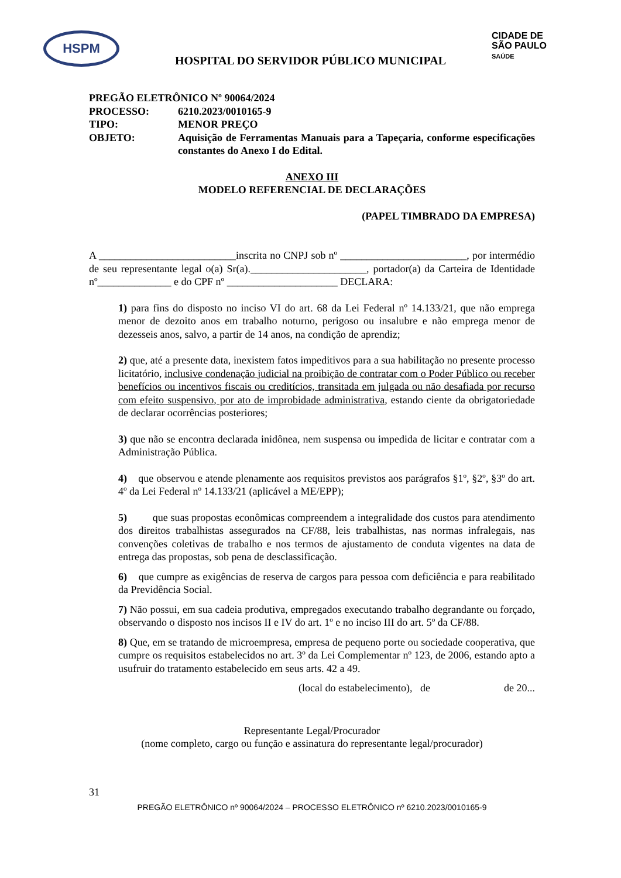HSPM
CIDADE DE
SÃO PAULO
SAÚDE
HOSPITAL DO SERVIDOR PÚBLICO MUNICIPAL
| PREGÃO ELETRÔNICO Nº 90064/2024 | |
| PROCESSO: | 6210.2023/0010165-9 |
| TIPO: | MENOR PREÇO |
| OBJETO: | Aquisição de Ferramentas Manuais para a Tapeçaria, conforme especificações constantes do Anexo I do Edital. |
ANEXO III
MODELO REFERENCIAL DE DECLARAÇÕES
(PAPEL TIMBRADO DA EMPRESA)
A __________________________inscrita no CNPJ sob nº ________________________, por intermédio de seu representante legal o(a) Sr(a).______________________, portador(a) da Carteira de Identidade nº______________ e do CPF nº _____________________ DECLARA:
1) para fins do disposto no inciso VI do art. 68 da Lei Federal nº 14.133/21, que não emprega menor de dezoito anos em trabalho noturno, perigoso ou insalubre e não emprega menor de dezesseis anos, salvo, a partir de 14 anos, na condição de aprendiz;
2) que, até a presente data, inexistem fatos impeditivos para a sua habilitação no presente processo licitatório, inclusive condenação judicial na proibição de contratar com o Poder Público ou receber benefícios ou incentivos fiscais ou creditícios, transitada em julgada ou não desafiada por recurso com efeito suspensivo, por ato de improbidade administrativa, estando ciente da obrigatoriedade de declarar ocorrências posteriores;
3) que não se encontra declarada inidônea, nem suspensa ou impedida de licitar e contratar com a Administração Pública.
4) que observou e atende plenamente aos requisitos previstos aos parágrafos §1º, §2º, §3º do art. 4º da Lei Federal nº 14.133/21 (aplicável a ME/EPP);
5) que suas propostas econômicas compreendem a integralidade dos custos para atendimento dos direitos trabalhistas assegurados na CF/88, leis trabalhistas, nas normas infralegais, nas convenções coletivas de trabalho e nos termos de ajustamento de conduta vigentes na data de entrega das propostas, sob pena de desclassificação.
6) que cumpre as exigências de reserva de cargos para pessoa com deficiência e para reabilitado da Previdência Social.
7) Não possui, em sua cadeia produtiva, empregados executando trabalho degrandante ou forçado, observando o disposto nos incisos II e IV do art. 1º e no inciso III do art. 5º da CF/88.
8) Que, em se tratando de microempresa, empresa de pequeno porte ou sociedade cooperativa, que cumpre os requisitos estabelecidos no art. 3º da Lei Complementar nº 123, de 2006, estando apto a usufruir do tratamento estabelecido em seus arts. 42 a 49.
(local do estabelecimento), de de 20...
Representante Legal/Procurador
(nome completo, cargo ou função e assinatura do representante legal/procurador)
31
PREGÃO ELETRÔNICO nº 90064/2024 – PROCESSO ELETRÔNICO nº 6210.2023/0010165-9